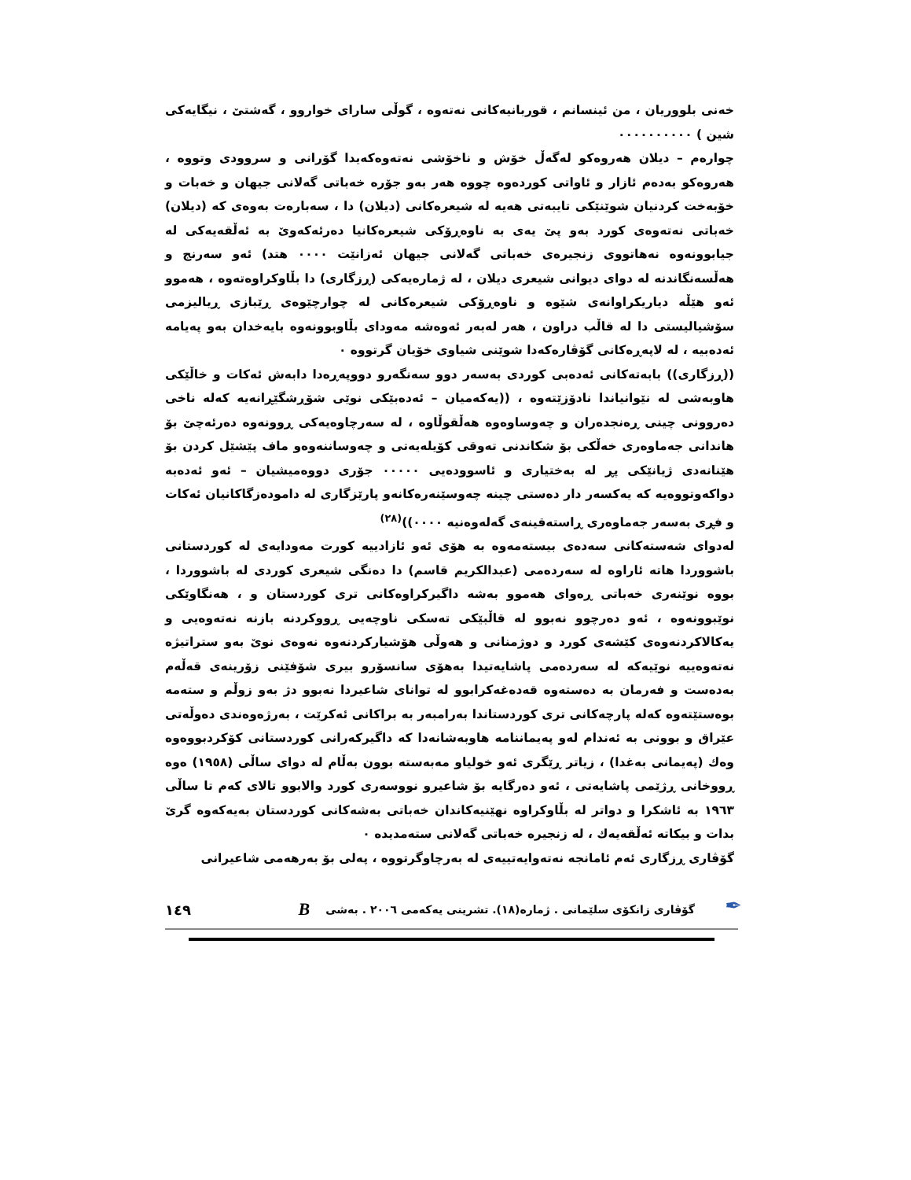خەنی بلووریان ، من ئینسانم ، قوربانیەکانی نەتەوە ، گوڵی سارای خواروو ، گەشتێ ، نیگایەکی شین ) ٠٠٠٠٠٠٠٠٠٠
چوارەم – دیلان هەروەکو لەگەڵ خۆش و ناخۆشی نەتەوەکەیدا گۆرانی و سروودی وتووە ، هەروەکو بەدەم ئازار و ئاواتی کوردەوە چووە هەر بەو جۆرە خەباتی گەلانی جیهان و خەبات و خۆبەخت کردنیان شوێنێکی تایبەتی هەیە لە شیعرەکانی (دیلان) دا ، سەبارەت بەوەی کە (دیلان) خەباتی نەتەوەی کورد بەو پێ یەی بە ناوەڕۆکی شیعرەکانیا دەرئەکەوێ بە ئەڵقەیەکی لە جیابوونەوە نەهاتووی زنجیرەی خەباتی گەلانی جیهان ئەزانێت ٠٠٠٠ هتد) ئەو سەرنج و هەڵسەنگاندنە لە دوای دیوانی شیعری دیلان ، لە ژمارەیەکی (ڕزگاری) دا بڵاوکراوەتەوە ، هەموو ئەو هێڵە دیاریکراوانەی شێوە و ناوەڕۆکی شیعرەکانی لە چوارچێوەی ڕێبازی ڕیالیزمی سۆشیالیستی دا لە قاڵب دراون ، هەر لەبەر ئەوەشە مەودای بڵاوبوونەوە بایەخدان بەو پەیامە ئەدەبیە ، لە لاپەڕەکانی گۆڤارەکەدا شوێنی شیاوی خۆیان گرتووە ٠
((ڕزگاری)) بابەتەکانی ئەدەبی کوردی بەسەر دوو سەنگەرو دووپەڕەدا دابەش ئەکات و خاڵێکی هاوبەشی لە نێوانیاندا نادۆزێتەوە ، ((یەکەمیان – ئەدەبێکی نوێی شۆڕشگێڕانەیە کەلە ناخی دەروونی چینی ڕەنجدەران و چەوساوەوە هەڵقوڵاوە ، لە سەرچاوەیەکی ڕوونەوە دەرئەچێ بۆ هاندانی جەماوەری خەڵکی بۆ شکاندنی تەوقی کۆیلەیەتی و چەوساننەوەو ماف پێشێل کردن بۆ هێنانەدی ژیانێکی پڕ لە بەختیاری و ئاسوودەیی ٠٠٠٠٠ جۆری دووەمیشیان – ئەو ئەدەبە دواکەوتووەیە کە یەکسەر دار دەستی چینە چەوسێنەرەکانەو پارێزگاری لە دامودەزگاکانیان ئەکات و فڕی بەسەر جەماوەری ڕاستەقینەی گەلەوەنیە ٠٠٠٠))<sup>(٢٨)</sup>
لەدوای شەستەکانی سەدەی بیستەمەوە بە هۆی ئەو ئازادییە کورت مەودایەی لە کوردستانی باشووردا هاتە ئاراوە لە سەردەمی (عبدالکریم قاسم) دا دەنگی شیعری کوردی لە باشووردا ، بووە نوێنەری خەباتی ڕەوای هەموو بەشە داگیرکراوەکانی تری کوردستان و ، هەنگاوێکی نوێبوونەوە ، ئەو دەرچوو نەبوو لە قاڵبێکی تەسکی ناوچەیی ڕووکردنە بازنە نەتەوەیی و یەکالاکردنەوەی کێشەی کورد و دوژمنانی و هەوڵی هۆشیارکردنەوە نەوەی نوێ بەو ستراتیژە نەتەوەییە نوێیەکە لە سەردەمی پاشایەتیدا بەهۆی سانسۆرو بیری شۆفێنی زۆرینەی قەڵەم بەدەست و فەرمان بە دەستەوە قەدەغەکرابوو لە توانای شاعیردا نەبوو دژ بەو زوڵم و ستەمە بوەستێتەوە کەلە پارچەکانی تری کوردستاندا بەرامبەر بە براکانی ئەکرێت ، بەرژەوەندی دەوڵەتی عێراق و بوونی بە ئەندام لەو پەیماننامە هاوبەشانەدا کە داگیرکەرانی کوردستانی کۆکردبووەوە وەك (پەیمانی بەغدا) ، زیاتر ڕێگری ئەو خولیاو مەبەستە بوون بەڵام لە دوای ساڵی (١٩٥٨) ەوە ڕووخانی ڕژێمی پاشایەتی ، ئەو دەرگایە بۆ شاعیرو نووسەری کورد والابوو تالای کەم تا ساڵی ١٩٦٣ بە ئاشکرا و دواتر لە بڵاوکراوە نهێنیەکاندان خەباتی بەشەکانی کوردستان بەیەکەوە گرێ بدات و بیکاتە ئەڵقەیەك ، لە زنجیرە خەباتی گەلانی ستەمدیدە ٠
گۆڤاری ڕزگاری ئەم ئامانجە نەتەوایەتییەی لە بەرچاوگرتووە ، پەلی بۆ بەرهەمی شاعیرانی
✒ گۆڤاری زانکۆی سلێمانی . ژمارە(١٨). تشرینی یەکەمی ٢٠٠٦ . بەشی B ١٤٩